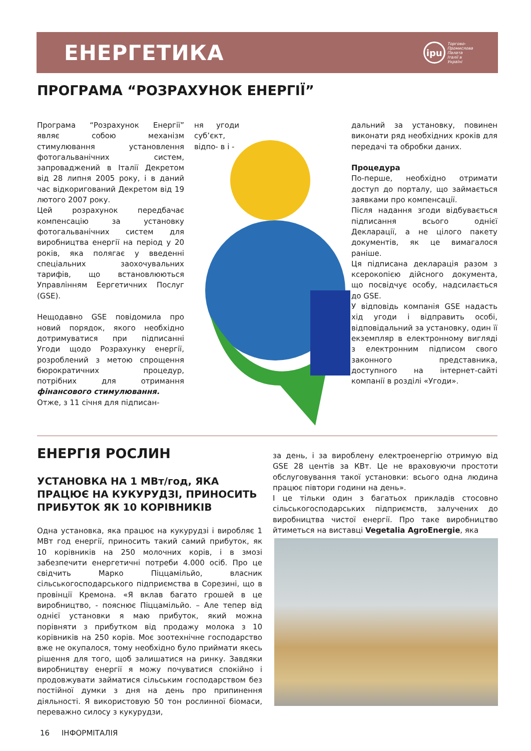ЕНЕРГЕТИКА
ipu Торгово-
Промислова
Палата
Італії в
Україні
ПРОГРАМА “РОЗРАХУНОК ЕНЕРГІЇ”
Програма “Розрахунок Енергії” являє собою механізм стимулювання установлення фотогальванічних систем, запроваджений в Італії Декретом від 28 липня 2005 року, і в даний час відкоригований Декретом від 19 лютого 2007 року.
Цей розрахунок передбачає компенсацію за установку фотогальванічних систем для виробництва енергії на період у 20 років, яка полягає у введенні спеціальних заохочувальних тарифів, що встановлюються Управлінням Еергетичних Послуг (GSE).
Нещодавно GSE повідомила про новий порядок, якого необхідно дотримуватися при підписанні Угоди щодо Розрахунку енергії, розроблений з метою спрощення бюрократичних процедур, потрібних для отримання фінансового стимулювання.
Отже, з 11 січня для підписан-
ня угоди суб’єкт, відпо- в і -
дальний за установку, повинен виконати ряд необхідних кроків для передачі та обробки даних.
Процедура
По-перше, необхідно отримати доступ до порталу, що займається заявками про компенсації.
Після надання згоди відбувається підписання всього однієї Декларації, а не цілого пакету документів, як це вимагалося раніше.
Ця підписана декларація разом з ксерокопією дійсного документа, що посвідчує особу, надсилається до GSE.
У відповідь компанія GSE надасть хід угоди і відправить особі, відповідальний за установку, один її екземпляр в електронному вигляді з електронним підписом свого законного представника, доступного на інтернет-сайті компанії в розділі «Угоди».
ЕНЕРГІЯ РОСЛИН
УСТАНОВКА НА 1 МВт/год, ЯКА ПРАЦЮЄ НА КУКУРУДЗІ, ПРИНОСИТЬ ПРИБУТОК ЯК 10 КОРІВНИКІВ
Одна установка, яка працює на кукурудзі і виробляє 1 МВт год енергії, приносить такий самий прибуток, як 10 корівників на 250 молочних корів, і в змозі забезпечити енергетичні потреби 4.000 осіб. Про це свідчить Марко Піццамільйо, власник сільськогосподарського підприємства в Сорезині, що в провінції Кремона. «Я вклав багато грошей в це виробництво, - пояснює Піццамільйо. – Але тепер від однієї установки я маю прибуток, який можна порівняти з прибутком від продажу молока з 10 корівників на 250 корів. Моє зоотехнічне господарство вже не окупалося, тому необхідно було приймати якесь рішення для того, щоб залишатися на ринку. Завдяки виробництву енергії я можу почуватися спокійно і продовжувати займатися сільським господарством без постійної думки з дня на день про припинення діяльності. Я використовую 50 тон рослинної біомаси, переважно силосу з кукурудзи,
за день, і за вироблену електроенергію отримую від GSE 28 центів за КВт. Це не враховуючи простоти обслуговування такої установки: всього одна людина працює півтори години на день».
І це тільки один з багатьох прикладів стосовно сільськогосподарських підприємств, залучених до виробництва чистої енергії. Про таке виробництво йтиметься на виставці Vegetalia AgroEnergie, яка
16 ІНФОРМІТАЛІЯ